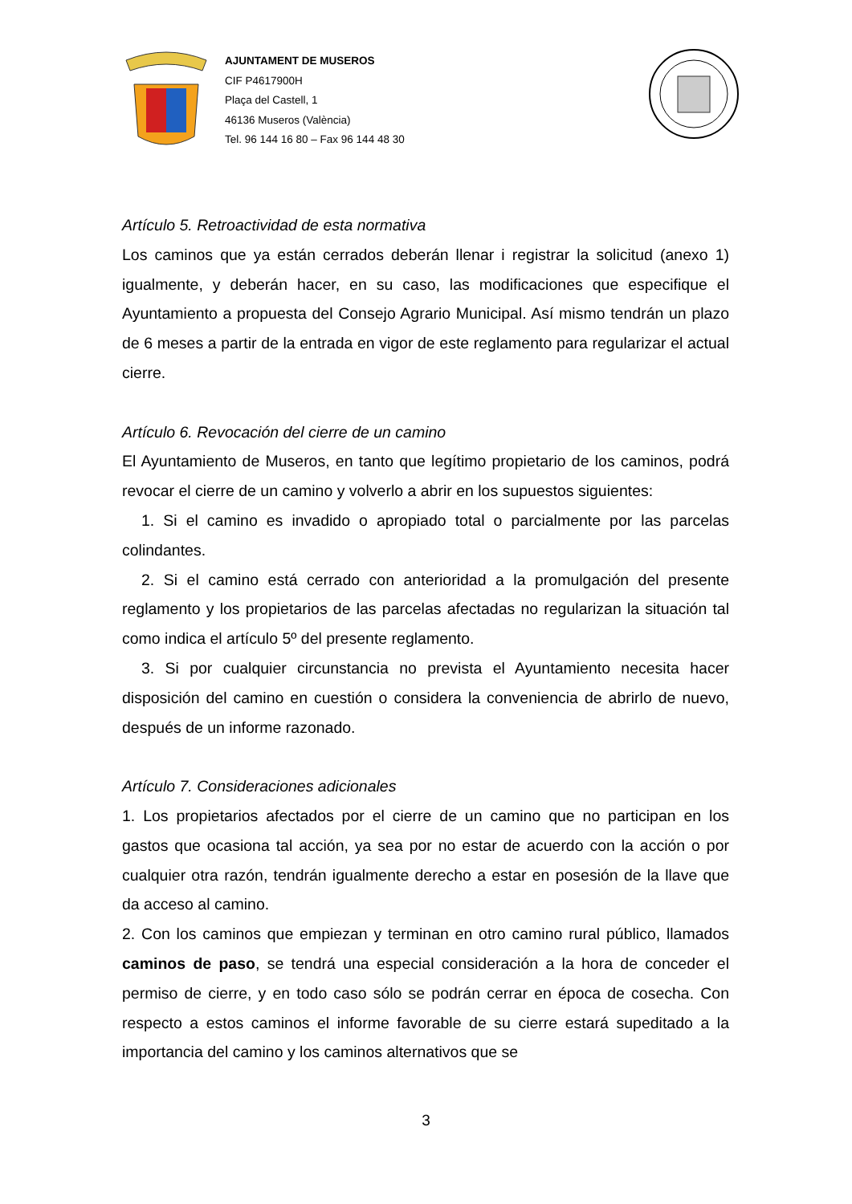AJUNTAMENT DE MUSEROS
CIF P4617900H
Plaça del Castell, 1
46136 Museros (València)
Tel. 96 144 16 80 – Fax 96 144 48 30
Artículo 5. Retroactividad de esta normativa
Los caminos que ya están cerrados deberán llenar i registrar la solicitud (anexo 1) igualmente, y deberán hacer, en su caso, las modificaciones que especifique el Ayuntamiento a propuesta del Consejo Agrario Municipal. Así mismo tendrán un plazo de 6 meses a partir de la entrada en vigor de este reglamento para regularizar el actual cierre.
Artículo 6. Revocación del cierre de un camino
El Ayuntamiento de Museros, en tanto que legítimo propietario de los caminos, podrá revocar el cierre de un camino y volverlo a abrir en los supuestos siguientes:
1. Si el camino es invadido o apropiado total o parcialmente por las parcelas colindantes.
2. Si el camino está cerrado con anterioridad a la promulgación del presente reglamento y los propietarios de las parcelas afectadas no regularizan la situación tal como indica el artículo 5º del presente reglamento.
3. Si por cualquier circunstancia no prevista el Ayuntamiento necesita hacer disposición del camino en cuestión o considera la conveniencia de abrirlo de nuevo, después de un informe razonado.
Artículo 7. Consideraciones adicionales
1. Los propietarios afectados por el cierre de un camino que no participan en los gastos que ocasiona tal acción, ya sea por no estar de acuerdo con la acción o por cualquier otra razón, tendrán igualmente derecho a estar en posesión de la llave que da acceso al camino.
2. Con los caminos que empiezan y terminan en otro camino rural público, llamados caminos de paso, se tendrá una especial consideración a la hora de conceder el permiso de cierre, y en todo caso sólo se podrán cerrar en época de cosecha. Con respecto a estos caminos el informe favorable de su cierre estará supeditado a la importancia del camino y los caminos alternativos que se
3